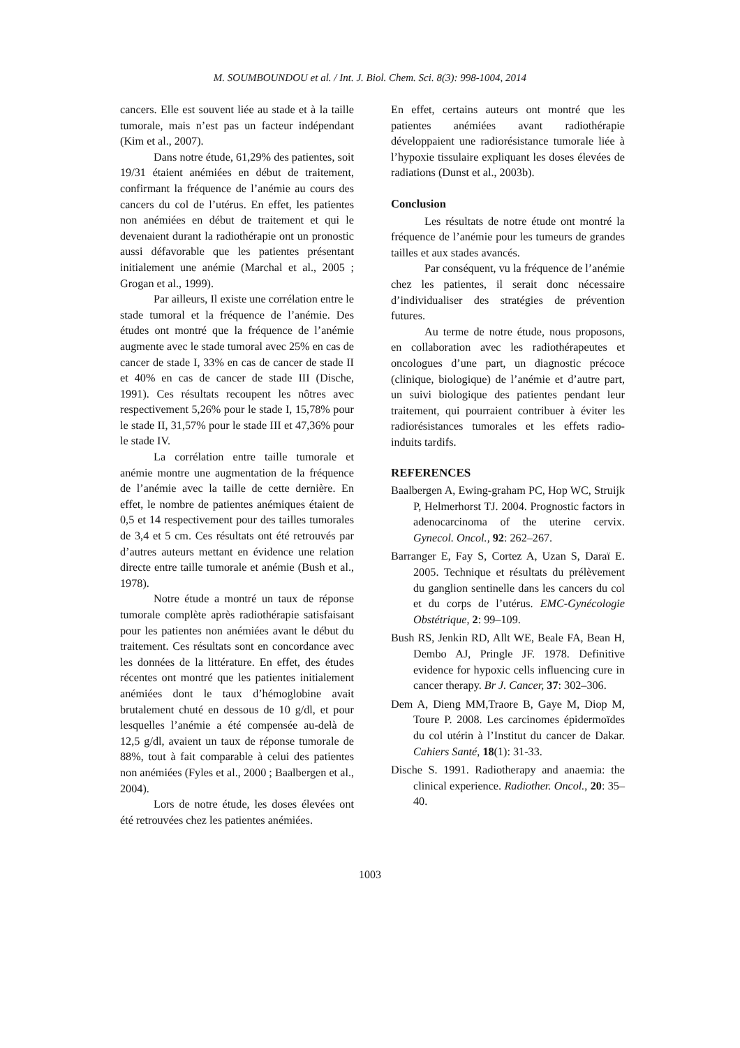M. SOUMBOUNDOU et al. / Int. J. Biol. Chem. Sci. 8(3): 998-1004, 2014
cancers. Elle est souvent liée au stade et à la taille tumorale, mais n’est pas un facteur indépendant (Kim et al., 2007).
Dans notre étude, 61,29% des patientes, soit 19/31 étaient anémiées en début de traitement, confirmant la fréquence de l’anémie au cours des cancers du col de l’utérus. En effet, les patientes non anémiées en début de traitement et qui le devenaient durant la radiothérapie ont un pronostic aussi défavorable que les patientes présentant initialement une anémie (Marchal et al., 2005 ; Grogan et al., 1999).
Par ailleurs, Il existe une corrélation entre le stade tumoral et la fréquence de l’anémie. Des études ont montré que la fréquence de l’anémie augmente avec le stade tumoral avec 25% en cas de cancer de stade I, 33% en cas de cancer de stade II et 40% en cas de cancer de stade III (Dische, 1991). Ces résultats recoupent les nôtres avec respectivement 5,26% pour le stade I, 15,78% pour le stade II, 31,57% pour le stade III et 47,36% pour le stade IV.
La corrélation entre taille tumorale et anémie montre une augmentation de la fréquence de l’anémie avec la taille de cette dernière. En effet, le nombre de patientes anémiques étaient de 0,5 et 14 respectivement pour des tailles tumorales de 3,4 et 5 cm. Ces résultats ont été retrouvés par d’autres auteurs mettant en évidence une relation directe entre taille tumorale et anémie (Bush et al., 1978).
Notre étude a montré un taux de réponse tumorale complète après radiothérapie satisfaisant pour les patientes non anémiées avant le début du traitement. Ces résultats sont en concordance avec les données de la littérature. En effet, des études récentes ont montré que les patientes initialement anémiées dont le taux d’hémoglobine avait brutalement chuté en dessous de 10 g/dl, et pour lesquelles l’anémie a été compensée au-delà de 12,5 g/dl, avaient un taux de réponse tumorale de 88%, tout à fait comparable à celui des patientes non anémiées (Fyles et al., 2000 ; Baalbergen et al., 2004).
Lors de notre étude, les doses élevées ont été retrouvées chez les patientes anémiées.
En effet, certains auteurs ont montré que les patientes anémiées avant radiothérapie développaient une radiorésistance tumorale liée à l’hypoxie tissulaire expliquant les doses élevées de radiations (Dunst et al., 2003b).
Conclusion
Les résultats de notre étude ont montré la fréquence de l’anémie pour les tumeurs de grandes tailles et aux stades avancés.
Par conséquent, vu la fréquence de l’anémie chez les patientes, il serait donc nécessaire d’individualiser des stratégies de prévention futures.
Au terme de notre étude, nous proposons, en collaboration avec les radiothérapeutes et oncologues d’une part, un diagnostic précoce (clinique, biologique) de l’anémie et d’autre part, un suivi biologique des patientes pendant leur traitement, qui pourraient contribuer à éviter les radiorésistances tumorales et les effets radio-induits tardifs.
REFERENCES
Baalbergen A, Ewing-graham PC, Hop WC, Struijk P, Helmerhorst TJ. 2004. Prognostic factors in adenocarcinoma of the uterine cervix. Gynecol. Oncol., 92: 262–267.
Barranger E, Fay S, Cortez A, Uzan S, Daraï E. 2005. Technique et résultats du prélèvement du ganglion sentinelle dans les cancers du col et du corps de l’utérus. EMC-Gynécologie Obstétrique, 2: 99–109.
Bush RS, Jenkin RD, Allt WE, Beale FA, Bean H, Dembo AJ, Pringle JF. 1978. Definitive evidence for hypoxic cells influencing cure in cancer therapy. Br J. Cancer, 37: 302–306.
Dem A, Dieng MM,Traore B, Gaye M, Diop M, Toure P. 2008. Les carcinomes épidermoïdes du col utérin à l’Institut du cancer de Dakar. Cahiers Santé, 18(1): 31-33.
Dische S. 1991. Radiotherapy and anaemia: the clinical experience. Radiother. Oncol., 20: 35–40.
1003